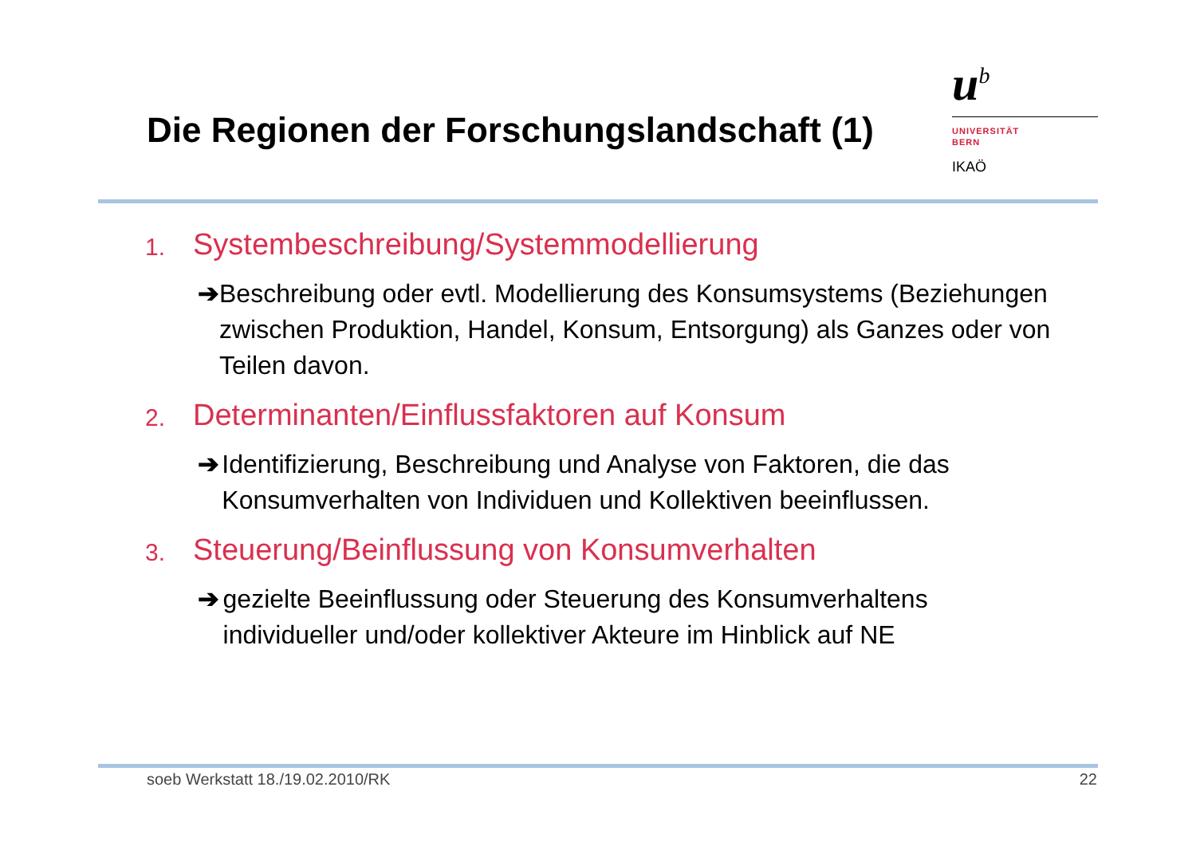Die Regionen der Forschungslandschaft (1)
u<sup>b</sup>
UNIVERSITÄT
BERN
IKAÖ
1. Systembeschreibung/Systemmodellierung
➔ Beschreibung oder evtl. Modellierung des Konsumsystems (Beziehungen zwischen Produktion, Handel, Konsum, Entsorgung) als Ganzes oder von Teilen davon.
2. Determinanten/Einflussfaktoren auf Konsum
➔ Identifizierung, Beschreibung und Analyse von Faktoren, die das Konsumverhalten von Individuen und Kollektiven beeinflussen.
3. Steuerung/Beinflussung von Konsumverhalten
➔ gezielte Beeinflussung oder Steuerung des Konsumverhaltens individueller und/oder kollektiver Akteure im Hinblick auf NE
soeb Werkstatt 18./19.02.2010/RK 22